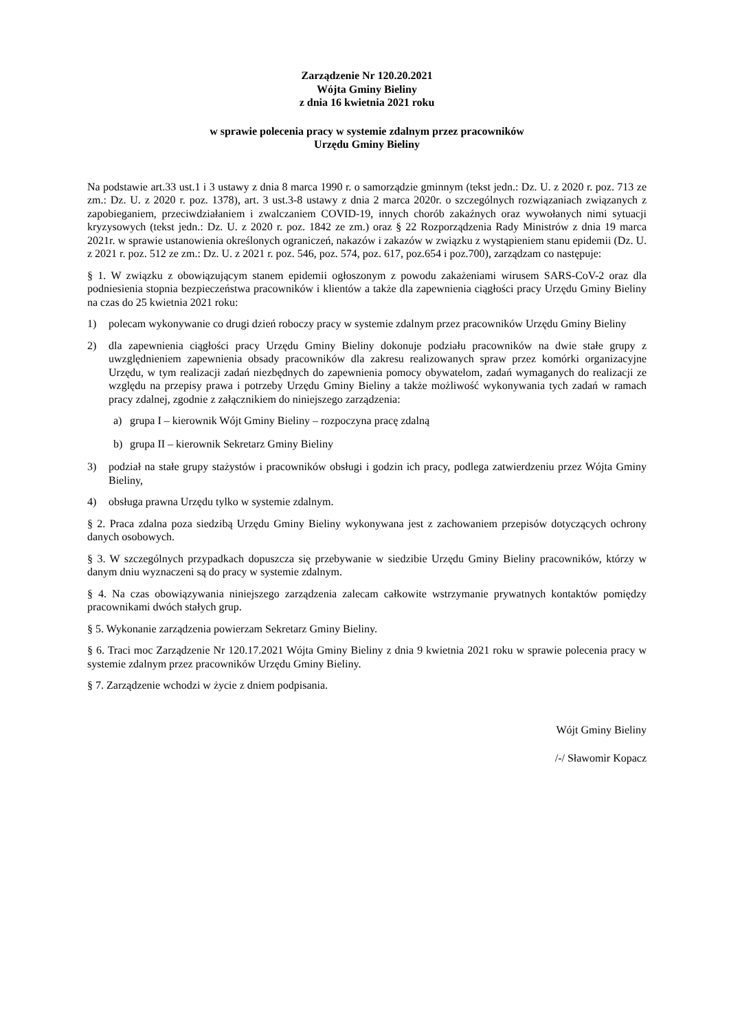Zarządzenie Nr 120.20.2021
Wójta Gminy Bieliny
z dnia 16 kwietnia 2021 roku
w sprawie polecenia pracy w systemie zdalnym przez pracowników
Urzędu Gminy Bieliny
Na podstawie art.33 ust.1 i 3 ustawy z dnia 8 marca 1990 r. o samorządzie gminnym (tekst jedn.: Dz. U. z 2020 r. poz. 713 ze zm.: Dz. U. z 2020 r. poz. 1378), art. 3 ust.3-8 ustawy z dnia 2 marca 2020r. o szczególnych rozwiązaniach związanych z zapobieganiem, przeciwdziałaniem i zwalczaniem COVID-19, innych chorób zakaźnych oraz wywołanych nimi sytuacji kryzysowych (tekst jedn.: Dz. U. z 2020 r. poz. 1842 ze zm.) oraz § 22 Rozporządzenia Rady Ministrów z dnia 19 marca 2021r. w sprawie ustanowienia określonych ograniczeń, nakazów i zakazów w związku z wystąpieniem stanu epidemii (Dz. U. z 2021 r. poz. 512 ze zm.: Dz. U. z 2021 r. poz. 546, poz. 574, poz. 617, poz.654 i poz.700), zarządzam co następuje:
§ 1. W związku z obowiązującym stanem epidemii ogłoszonym z powodu zakażeniami wirusem SARS-CoV-2 oraz dla podniesienia stopnia bezpieczeństwa pracowników i klientów a także dla zapewnienia ciągłości pracy Urzędu Gminy Bieliny na czas do 25 kwietnia 2021 roku:
1) polecam wykonywanie co drugi dzień roboczy pracy w systemie zdalnym przez pracowników Urzędu Gminy Bieliny
2) dla zapewnienia ciągłości pracy Urzędu Gminy Bieliny dokonuje podziału pracowników na dwie stałe grupy z uwzględnieniem zapewnienia obsady pracowników dla zakresu realizowanych spraw przez komórki organizacyjne Urzędu, w tym realizacji zadań niezbędnych do zapewnienia pomocy obywatelom, zadań wymaganych do realizacji ze względu na przepisy prawa i potrzeby Urzędu Gminy Bieliny a także możliwość wykonywania tych zadań w ramach pracy zdalnej, zgodnie z załącznikiem do niniejszego zarządzenia:
a) grupa I – kierownik Wójt Gminy Bieliny – rozpoczyna pracę zdalną
b) grupa II – kierownik Sekretarz Gminy Bieliny
3) podział na stałe grupy stażystów i pracowników obsługi i godzin ich pracy, podlega zatwierdzeniu przez Wójta Gminy Bieliny,
4) obsługa prawna Urzędu tylko w systemie zdalnym.
§ 2. Praca zdalna poza siedzibą Urzędu Gminy Bieliny wykonywana jest z zachowaniem przepisów dotyczących ochrony danych osobowych.
§ 3. W szczególnych przypadkach dopuszcza się przebywanie w siedzibie Urzędu Gminy Bieliny pracowników, którzy w danym dniu wyznaczeni są do pracy w systemie zdalnym.
§ 4. Na czas obowiązywania niniejszego zarządzenia zalecam całkowite wstrzymanie prywatnych kontaktów pomiędzy pracownikami dwóch stałych grup.
§ 5. Wykonanie zarządzenia powierzam Sekretarz Gminy Bieliny.
§ 6. Traci moc Zarządzenie Nr 120.17.2021 Wójta Gminy Bieliny z dnia 9 kwietnia 2021 roku w sprawie polecenia pracy w systemie zdalnym przez pracowników Urzędu Gminy Bieliny.
§ 7. Zarządzenie wchodzi w życie z dniem podpisania.
Wójt Gminy Bieliny
/-/ Sławomir Kopacz